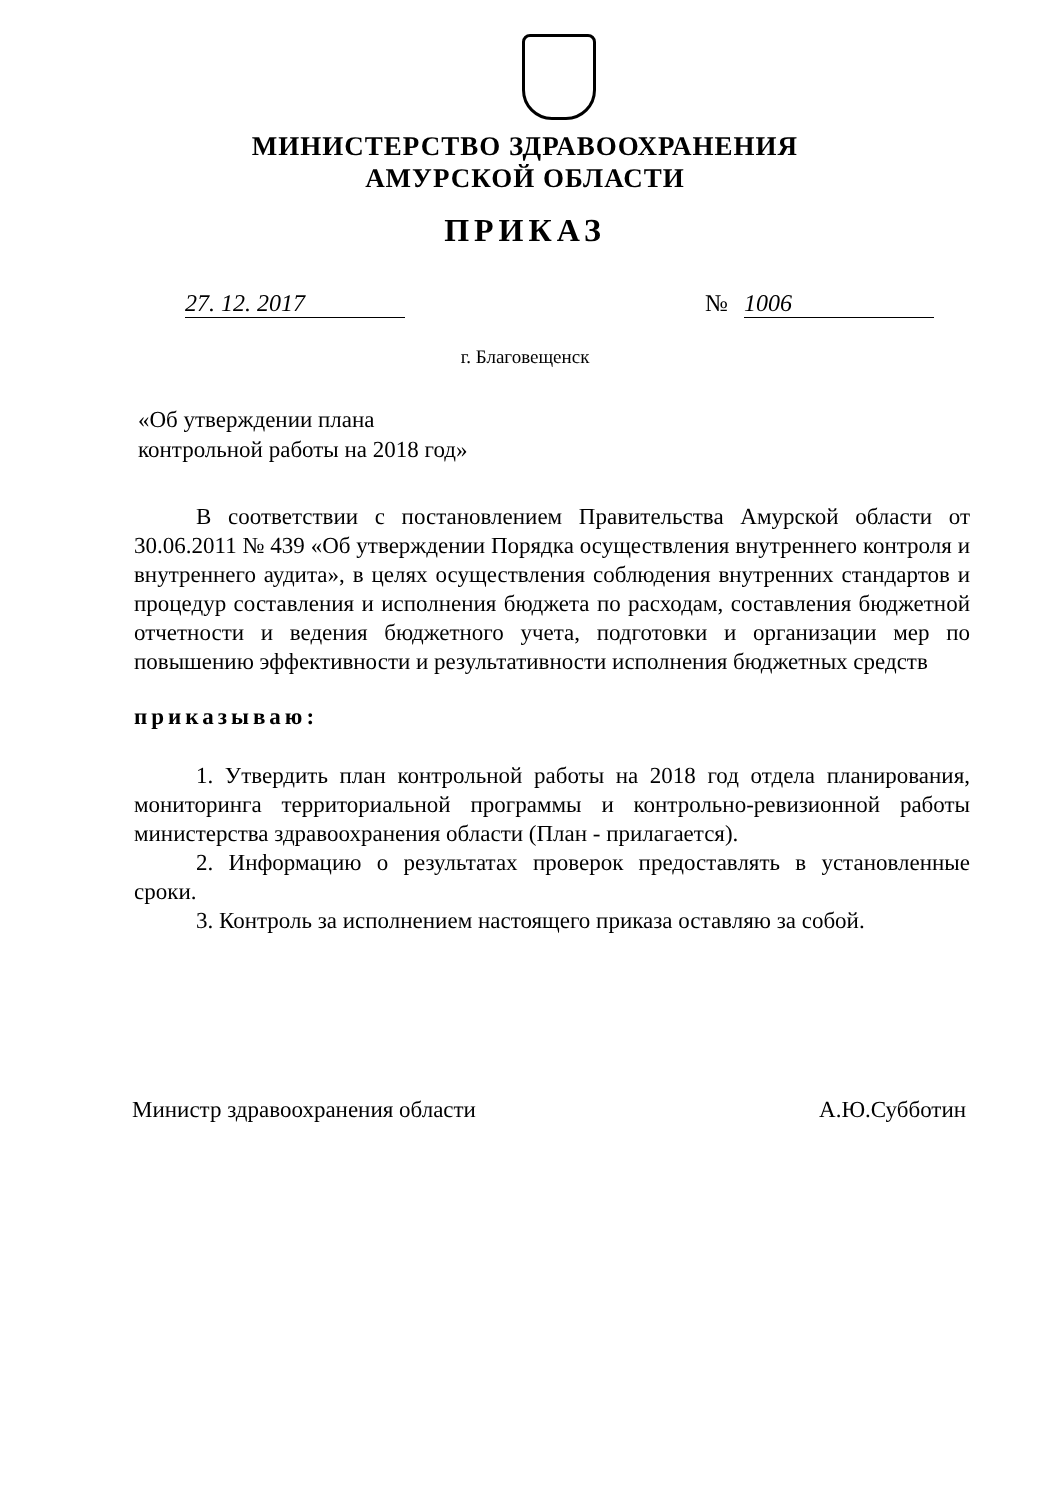МИНИСТЕРСТВО ЗДРАВООХРАНЕНИЯ
АМУРСКОЙ ОБЛАСТИ
ПРИКАЗ
27. 12. 2017 № 1006
г. Благовещенск
«Об утверждении плана
контрольной работы на 2018 год»
В соответствии с постановлением Правительства Амурской области от 30.06.2011 № 439 «Об утверждении Порядка осуществления внутреннего контроля и внутреннего аудита», в целях осуществления соблюдения внутренних стандартов и процедур составления и исполнения бюджета по расходам, составления бюджетной отчетности и ведения бюджетного учета, подготовки и организации мер по повышению эффективности и результативности исполнения бюджетных средств
приказываю:
1. Утвердить план контрольной работы на 2018 год отдела планирования, мониторинга территориальной программы и контрольно-ревизионной работы министерства здравоохранения области (План - прилагается).
2. Информацию о результатах проверок предоставлять в установленные сроки.
3. Контроль за исполнением настоящего приказа оставляю за собой.
Министр здравоохранения области А.Ю.Субботин